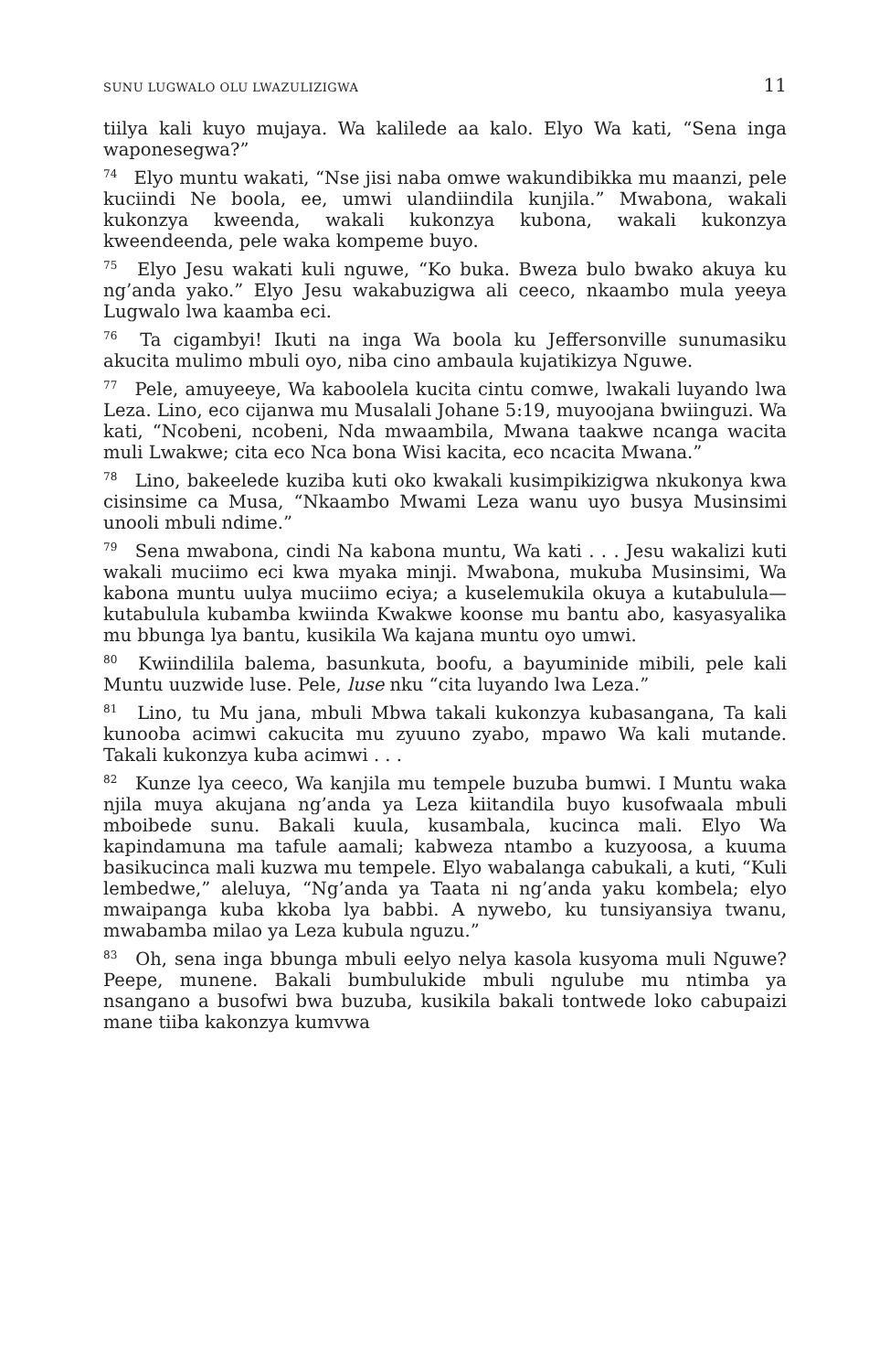SUNU LUGWALO OLU LWAZULIZIGWA 11
tiilya kali kuyo mujaya. Wa kalilede aa kalo. Elyo Wa kati, “Sena inga waponesegwa?”
<sup>74</sup> Elyo muntu wakati, “Nse jisi naba omwe wakundibikka mu maanzi, pele kuciindi Ne boola, ee, umwi ulandiindila kunjila.” Mwabona, wakali kukonzya kweenda, wakali kukonzya kubona, wakali kukonzya kweendeenda, pele waka kompeme buyo.
<sup>75</sup> Elyo Jesu wakati kuli nguwe, “Ko buka. Bweza bulo bwako akuya ku ng’anda yako.” Elyo Jesu wakabuzigwa ali ceeco, nkaambo mula yeeya Lugwalo lwa kaamba eci.
<sup>76</sup> Ta cigambyi! Ikuti na inga Wa boola ku Jeffersonville sunumasiku akucita mulimo mbuli oyo, niba cino ambaula kujatikizya Nguwe.
<sup>77</sup> Pele, amuyeeye, Wa kaboolela kucita cintu comwe, lwakali luyando lwa Leza. Lino, eco cijanwa mu Musalali Johane 5:19, muyoojana bwiinguzi. Wa kati, “Ncobeni, ncobeni, Nda mwaambila, Mwana taakwe ncanga wacita muli Lwakwe; cita eco Nca bona Wisi kacita, eco ncacita Mwana.”
<sup>78</sup> Lino, bakeelede kuziba kuti oko kwakali kusimpikizigwa nkukonya kwa cisinsime ca Musa, “Nkaambo Mwami Leza wanu uyo busya Musinsimi unooli mbuli ndime.”
<sup>79</sup> Sena mwabona, cindi Na kabona muntu, Wa kati . . . Jesu wakalizi kuti wakali muciimo eci kwa myaka minji. Mwabona, mukuba Musinsimi, Wa kabona muntu uulya muciimo eciya; a kuselemukila okuya a kutabulula—kutabulula kubamba kwiinda Kwakwe koonse mu bantu abo, kasyasyalika mu bbunga lya bantu, kusikila Wa kajana muntu oyo umwi.
<sup>80</sup> Kwiindilila balema, basunkuta, boofu, a bayuminide mibili, pele kali Muntu uuzwide luse. Pele, luse nku “cita luyando lwa Leza.”
<sup>81</sup> Lino, tu Mu jana, mbuli Mbwa takali kukonzya kubasangana, Ta kali kunooba acimwi cakucita mu zyuuno zyabo, mpawo Wa kali mutande. Takali kukonzya kuba acimwi . . .
<sup>82</sup> Kunze lya ceeco, Wa kanjila mu tempele buzuba bumwi. I Muntu waka njila muya akujana ng’anda ya Leza kiitandila buyo kusofwaala mbuli mboibede sunu. Bakali kuula, kusambala, kucinca mali. Elyo Wa kapindamuna ma tafule aamali; kabweza ntambo a kuzyoosa, a kuuma basikucinca mali kuzwa mu tempele. Elyo wabalanga cabukali, a kuti, “Kuli lembedwe,” aleluya, “Ng’anda ya Taata ni ng’anda yaku kombela; elyo mwaipanga kuba kkoba lya babbi. A nywebo, ku tunsiyansiya twanu, mwabamba milao ya Leza kubula nguzu.”
<sup>83</sup> Oh, sena inga bbunga mbuli eelyo nelya kasola kusyoma muli Nguwe? Peepe, munene. Bakali bumbulukide mbuli ngulube mu ntimba ya nsangano a busofwi bwa buzuba, kusikila bakali tontwede loko cabupaizi mane tiiba kakonzya kumvwa